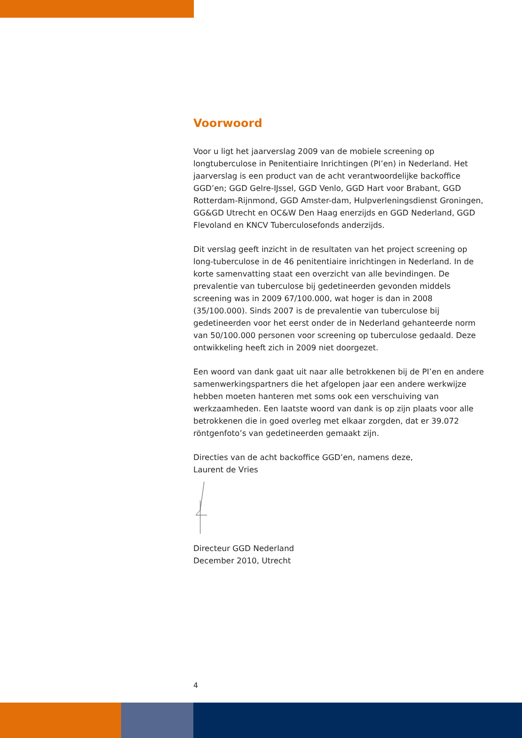Voorwoord
Voor u ligt het jaarverslag 2009 van de mobiele screening op longtuberculose in Penitentiaire Inrichtingen (PI’en) in Nederland. Het jaarverslag is een product van de acht verantwoordelijke backoffice GGD’en; GGD Gelre-IJssel, GGD Venlo, GGD Hart voor Brabant, GGD Rotterdam-Rijnmond, GGD Amster-dam, Hulpverleningsdienst Groningen, GG&GD Utrecht en OC&W Den Haag enerzijds en GGD Nederland, GGD Flevoland en KNCV Tuberculosefonds anderzijds.
Dit verslag geeft inzicht in de resultaten van het project screening op long-tuberculose in de 46 penitentiaire inrichtingen in Nederland. In de korte samenvatting staat een overzicht van alle bevindingen. De prevalentie van tuberculose bij gedetineerden gevonden middels screening was in 2009 67/100.000, wat hoger is dan in 2008 (35/100.000). Sinds 2007 is de prevalentie van tuberculose bij gedetineerden voor het eerst onder de in Nederland gehanteerde norm van 50/100.000 personen voor screening op tuberculose gedaald. Deze ontwikkeling heeft zich in 2009 niet doorgezet.
Een woord van dank gaat uit naar alle betrokkenen bij de PI’en en andere samenwerkingspartners die het afgelopen jaar een andere werkwijze hebben moeten hanteren met soms ook een verschuiving van werkzaamheden. Een laatste woord van dank is op zijn plaats voor alle betrokkenen die in goed overleg met elkaar zorgden, dat er 39.072 röntgenfoto’s van gedetineerden gemaakt zijn.
Directies van de acht backoffice GGD’en, namens deze,
Laurent de Vries
Directeur GGD Nederland
December 2010, Utrecht
4